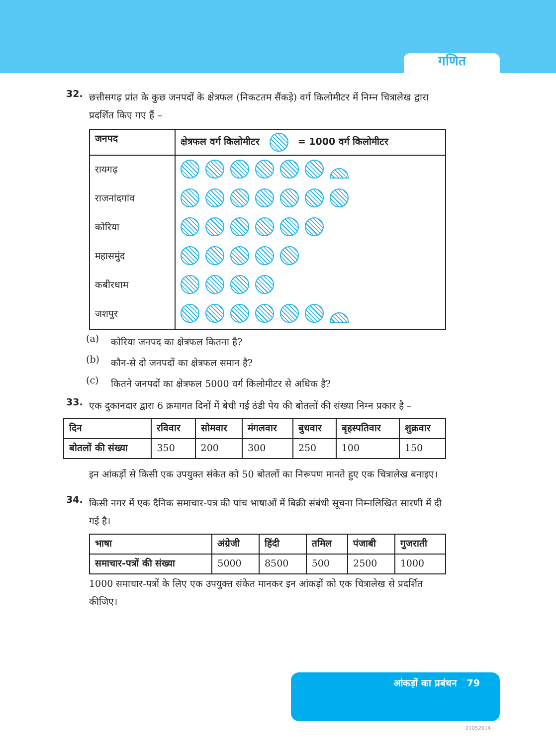गणित
32.
छत्तीसगढ़ प्रांत के कुछ जनपदों के क्षेत्रफल (निकटतम सैंकड़े) वर्ग किलोमीटर में निम्न चित्रालेख द्वारा प्रदर्शित किए गए हैं –
| जनपद | क्षेत्रफल वर्ग किलोमीटर = 1000 वर्ग किलोमीटर |
| --- | --- |
| रायगढ़ | |
| राजनांदगांव | |
| कोरिया | |
| महासमुंद | |
| कबीरधाम | |
| जशपुर | |
(a)
कोरिया जनपद का क्षेत्रफल कितना है?
(b)
कौन-से दो जनपदों का क्षेत्रफल समान है?
(c)
कितने जनपदों का क्षेत्रफल 5000 वर्ग किलोमीटर से अधिक है?
33.
एक दुकानदार द्वारा 6 क्रमागत दिनों में बेची गई ठंडी पेय की बोतलों की संख्या निम्न प्रकार है –
| दिन | रविवार | सोमवार | मंगलवार | बुधवार | बृहस्पतिवार | शुक्रवार |
| --- | --- | --- | --- | --- | --- | --- |
| बोतलों की संख्या | 350 | 200 | 300 | 250 | 100 | 150 |
इन आंकड़ों से किसी एक उपयुक्त संकेत को 50 बोतलों का निरूपण मानते हुए एक चित्रालेख बनाइए।
34.
किसी नगर में एक दैनिक समाचार-पत्र की पांच भाषाओं में बिक्री संबंधी सूचना निम्नलिखित सारणी में दी गई है।
| भाषा | अंग्रेजी | हिंदी | तमिल | पंजाबी | गुजराती |
| --- | --- | --- | --- | --- | --- |
| समाचार-पत्रों की संख्या | 5000 | 8500 | 500 | 2500 | 1000 |
1000 समाचार-पत्रों के लिए एक उपयुक्त संकेत मानकर इन आंकड़ों को एक चित्रालेख से प्रदर्शित कीजिए।
आंकड़ों का प्रबंधन 79
21052014